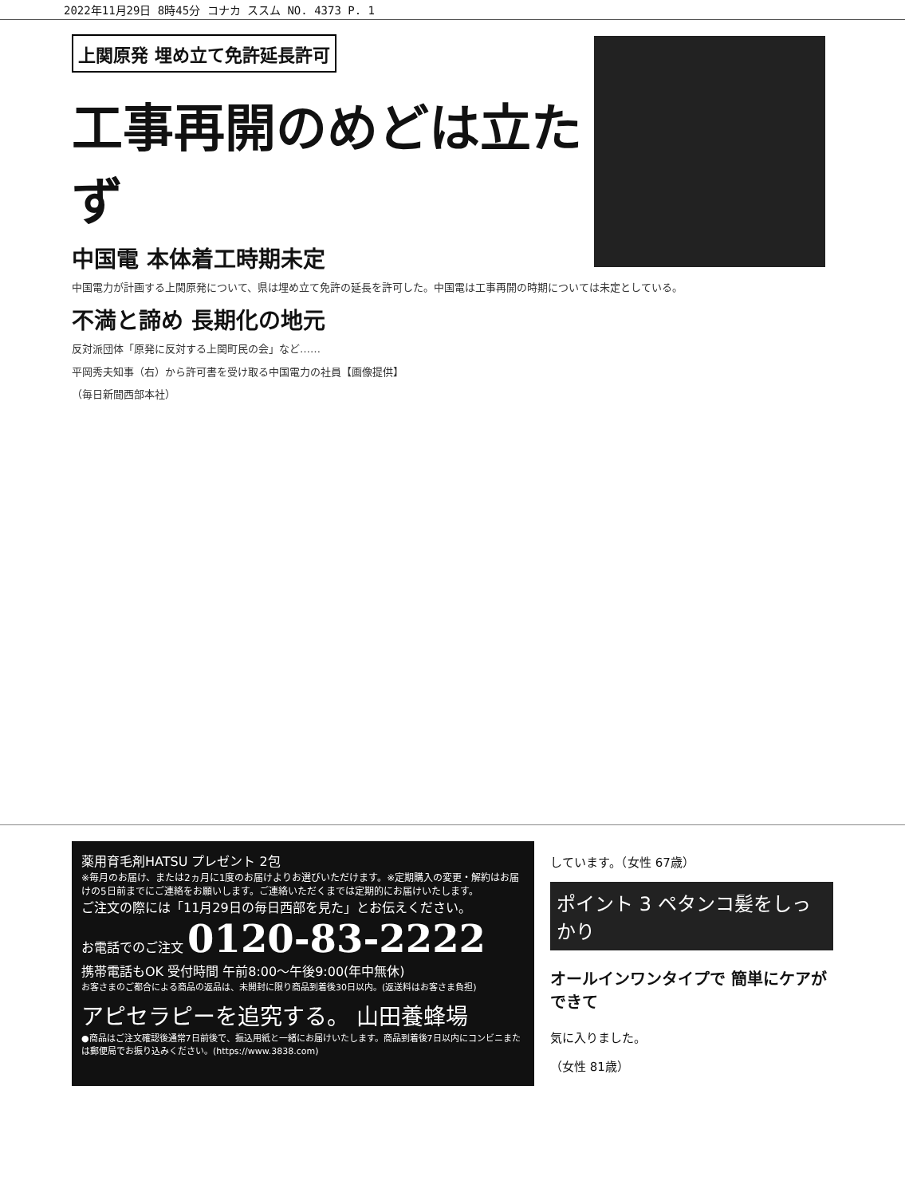2022年11月29日 8時45分 コナカ ススム NO. 4373 P. 1
上関原発 埋め立て免許延長許可
工事再開のめどは立たず
中国電 本体着工時期未定
中国電力が計画する上関原発について、県は埋め立て免許の延長を許可した。中国電は工事再開の時期については未定としている。
不満と諦め 長期化の地元
反対派団体「原発に反対する上関町民の会」など……
平岡秀夫知事（右）から許可書を受け取る中国電力の社員【画像提供】
（毎日新聞西部本社）
薬用育毛剤HATSU プレゼント 2包
※毎月のお届け、または2ヵ月に1度のお届けよりお選びいただけます。※定期購入の変更・解約はお届けの5日前までにご連絡をお願いします。ご連絡いただくまでは定期的にお届けいたします。
ご注文の際には「11月29日の毎日西部を見た」とお伝えください。
お電話でのご注文 0120-83-2222
携帯電話もOK 受付時間 午前8:00〜午後9:00(年中無休)
お客さまのご都合による商品の返品は、未開封に限り商品到着後30日以内。(返送料はお客さま負担)
アピセラピーを追究する。 山田養蜂場
●商品はご注文確認後通常7日前後で、振込用紙と一緒にお届けいたします。商品到着後7日以内にコンビニまたは郵便局でお振り込みください。(https://www.3838.com)
しています。（女性 67歳）
ポイント 3 ペタンコ髪をしっかり
オールインワンタイプで 簡単にケアができて
気に入りました。
（女性 81歳）